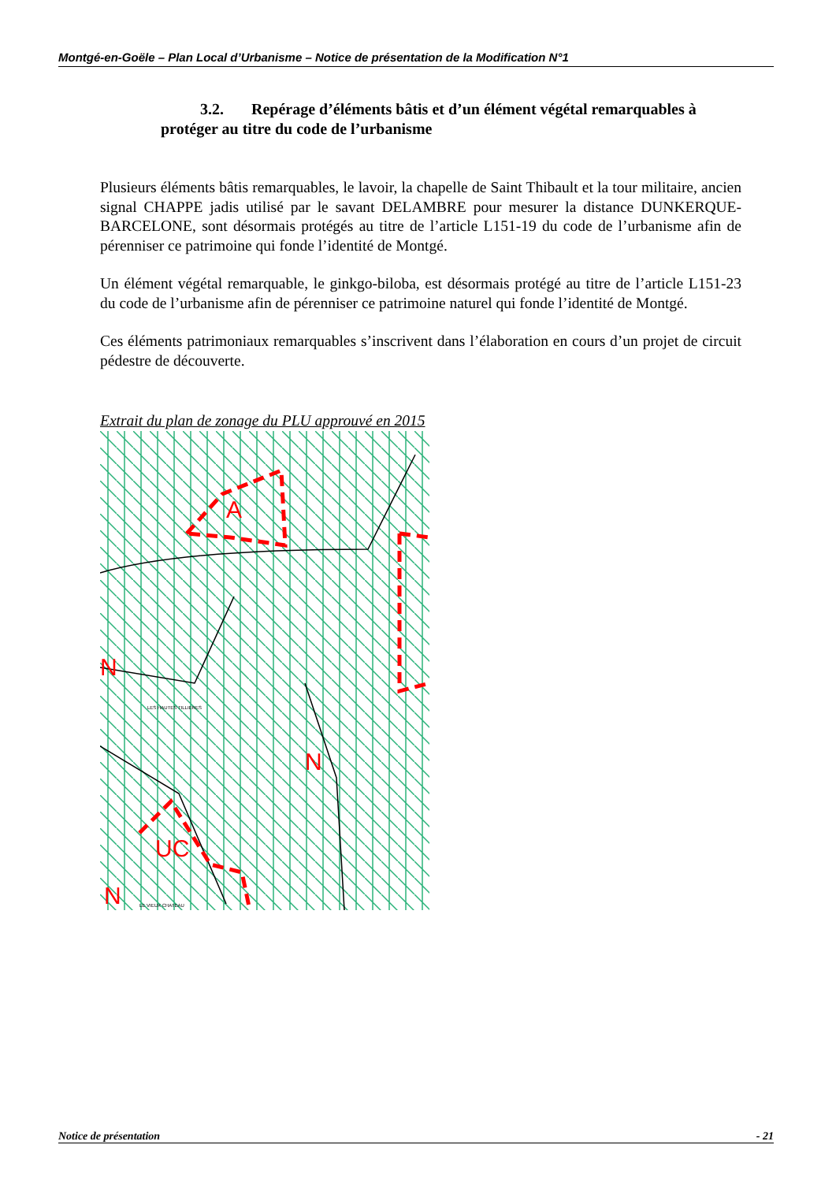Montgé-en-Goële – Plan Local d’Urbanisme – Notice de présentation de la Modification N°1
3.2. Repérage d’éléments bâtis et d’un élément végétal remarquables à protéger au titre du code de l’urbanisme
Plusieurs éléments bâtis remarquables, le lavoir, la chapelle de Saint Thibault et la tour militaire, ancien signal CHAPPE jadis utilisé par le savant DELAMBRE pour mesurer la distance DUNKERQUE-BARCELONE, sont désormais protégés au titre de l’article L151-19 du code de l’urbanisme afin de pérenniser ce patrimoine qui fonde l’identité de Montgé.
Un élément végétal remarquable, le ginkgo-biloba, est désormais protégé au titre de l’article L151-23 du code de l’urbanisme afin de pérenniser ce patrimoine naturel qui fonde l’identité de Montgé.
Ces éléments patrimoniaux remarquables s’inscrivent dans l’élaboration en cours d’un projet de circuit pédestre de découverte.
Extrait du plan de zonage du PLU approuvé en 2015
A
N
N
UC
N
LES HAUTES TILLIERES
LE VIEUX CHATEAU
Notice de présentation - 21